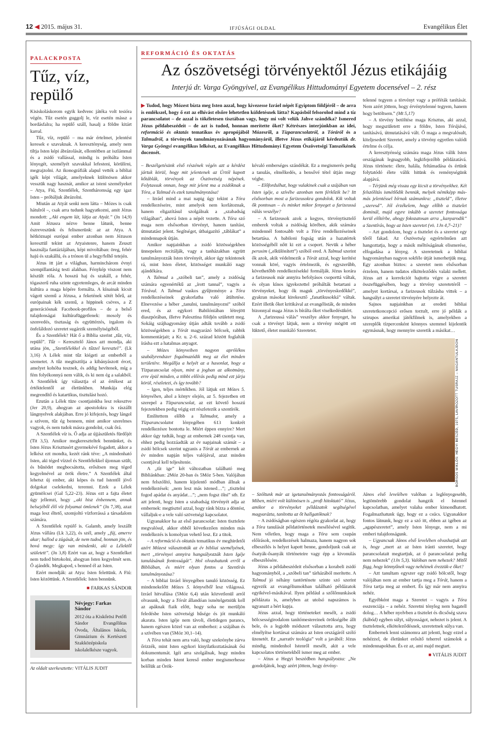12 ◀ 2015. május 31. IFJÚSÁGI OLDAL Evangélikus Élet
PALACKPOSTA
Tűz, víz, repülő
Kisiskoláskorom egyik kedvenc játéka volt tesióra végén. Tűz esetén guggolj le, víz esetén mássz a bordásfalra; ha repülő száll, hasalj a földre kitárt karral.
Tűz, víz, repülő – ma már értelmet, jelentést keresek e szavaknak. A kereszténység, amely nem tiltja Isten képi ábrázolását, ellentétben az iszlámmal és a zsidó vallással, mindig is próbálta Isten lényegét, személyét szavakkal lefesteni, körülírni, megrajzolni. Az ikonográfiák alapul vették a bibliai igék képi világát, amelyeknek különösen akkor vesszük nagy hasznát, amikor az isteni személyeket – Atya, Fiú, Szentlélek, Szentháromság egy igaz Isten – próbáljuk ábrázolni.
Miután az Atyát senki nem látta – Mózes is csak hátulról –, csak arra tudunk hagyatkozni, amit Jézus mondott: „Aki engem lát, látja az Atyát.” (Jn 14,9) Amit Jézusra nézve benne látunk, benne észreveszünk és felismerünk: az az Atya. A hétköznapi európai ember azonban nem Jézuson keresztül tekint az Atyaistenre, hanem Zeuszt használja fantáziájában, képi mivoltában: öreg, fehér hajú és szakállú, és a trónon ül a hegy/felhő tetején.
Jézus itt járt a világban, harminchárom évnyi szempillantásig testi alakban. Fénykép viszont nem készült róla. A hosszú haj és szakáll, a fehér, tógaszerű ruha szinte egyetemleges, de arcát minden kultúra a maga képére formálta. A kínainak kicsit vágott szemű a Jézusa, a feketének sötét bőrű, az európainak kék szemű, a hippinek csöves, a Z generációsnak Facebook-profilos – de a belső tulajdonságai kultúrafüggetlenek: mosoly és szenvedés, tisztaság és együttérzés, irgalom és önfeláldozó szeretet sugárzik személyiségéből.
És a Szentlélek? Hát ő a Biblia szerint „tűz, víz, repülő”. Tűz – Keresztelő János azt mondja, aki utána jön, „Szentlélekkel és tűzzel keresztel”. (Lk 3,16) A Lélek mint tűz kiégeti az emberből a szemetet. A tűz megtisztítja a kibányászott ércet, amelyet kohóba tesznek, és addig hevítenek, míg a fém folyékonnyá nem válik, és ki nem ég a salakból. A Szentlélek így választja el az értékest az értéktelentől az életünkben. Munkája elég megrendítő és katartikus, tisztulást hozó.
Ezután a Lélek tüze csontjainkba lesz rekesztve (Jer 20,9), ahogyan az apostolokra is rászállt lángnyelvek alakjában. Erre jó kifejezés, hogy lángol a szívem, tűz ég bennem, mint amikor szerelmes vagyok, és nem tudok másra gondolni, csak őrá.
A Szentlélek víz is. Ő adja az újjászületés fürdőjét (Tit 3,5). Amikor megkereszteltek bennünket, és Isten Jézus Krisztusért gyermekévé fogadott, akkor a lelkész ezt mondta, kezét ránk téve: „A mindenható Isten, aki téged vízzel és Szentlélekkel újonnan szült, és bűnödet megbocsátotta, erősítsen meg téged kegyelmével az örök életre.” A Szentlélek által lehetsz új ember, aki képes és tud Istentől jövő dolgokat cselekedni, teremni. Ezek a Lélek gyümölcsei (Gal 5,22–23). Jézus ezt a fajta életet úgy jellemzi, hogy „aki hisz énbennem, annak belsejéből élő víz folyamai ömlenek” (Jn 7,38), azaz maga lesz éltető, szomjoltó vízforrássá a társadalom számára.
A Szentlélek repülő is. Galamb, amely leszállt Jézus vállára (Lk 3,22), és szél, amely „fúj, amerre akar; hallod a zúgását, de nem tudod, honnan jön, és hová megy: így van mindenki, aki a Lélektől született”. (Jn 3,8) Ezért van az, hogy a Szentlelket nem tudod birtokolni, ahogyan Isten kegyelmét sem. Ő ajándék. Megkapod, s benned él az Isten.
Ezért mondják: az Atya: Isten felettünk. A Fiú: Isten közöttünk. A Szentlélek: Isten bennünk.
■ FARKAS SÁNDOR
Névjegy: Farkas Sándor
2012 óta a Kiskőrösi Petőfi Sándor Evangélikus Óvoda, Általános Iskola, Gimnázium és Kertészeti Szakközépiskola iskolalelkésze vagyok.
Az oldalt szerkesztette: VITÁLIS JUDIT
REFORMÁCIÓ ÉS OKTATÁS
Az ószövetségi törvényektől Jézus etikájáig
Interjú dr. Varga Gyöngyivel, az Evangélikus Hittudományi Egyetem docensével – 2. rész
▶ Tudod, hogy Mózest bízta meg Isten azzal, hogy kivezesse Izráel népét Egyiptom földjéről – de arra is emlékszel, hogy ő ezt az elhívást elsőre lehetetlen küldetésnek látta? Kapásból felsorolod mind a tíz parancsolatot – de azzal is tökéletesen tisztában vagy, hogy mi volt velük Jahve szándéka? Ismered Jézus példabeszédeit – de azt is tudod, honnan merítette őket? Kétrészes interjúnkban az idei, reformáció és oktatás tematikus év apropójából Mózesről, a Tízparancsolatról, a Tóráról és a Talmudról, a törvények tanulmányozásának hagyományáról, illetve Jézus etikájáról kérdeztük dr. Varga Gyöngyi evangélikus lelkészt, az Evangélikus Hittudományi Egyetem Ószövetségi Tanszékének docensét.
– Beszélgetésünk első részének végén azt a kérdést jártuk körül, hogy mit jelentenek az Úrtól kapott kőtáblák, törvények az Ószövetség népének. Folytassuk onnan, hogy mit jelent ma a zsidóknak a Tóra, a Talmud és ezek tanulmányozása!
– Izráel mind a mai napig úgy tekint a Tóra rendelkezéseire, mint amelyek nem korlátoznak, hanem eligazításul szolgálnak a „szabadság világában”, ahová Isten a népét vezette. A Tóra szó maga nem elsősorban törvényt, hanem tanítást, útmutatást jelent. Segítséget, útbaigazító „táblákat” a mindennapok útján.
Amikor napjainkban a zsidó közösségekben ünnepeken recitálják, vagy a tanházakban együtt tanulmányozzák Isten törvényét, akkor úgy tekintenek rá, mint Isten életet, közösséget munkáló nagy ajándékára.
A Talmud a „szóbeli tan”, amely a zsidóság számára egyenértékű az „írott tannal”, vagyis a Tórával. A Talmud vaskos gyűjteménye a Tóra rendelkezéseinek gyakorlatba való átültetése. Elnevezése a héber „tanulni, tanulmányozni” szóból ered, és az egykori Babilóniában létrejött diaszpórában, illetve Palesztina földjén született meg. Sokáig szájhagyomány útján adták tovább a zsidó közösségekben a Tórát magyarázó bölcsek, rabbik kommentárjait; a Kr. u. 2–6. század között foglalták írásba ezt a hatalmas anyagot.
– Mózes könyveiben nagyon aprólékos szabályrendszer fogalmazódik meg az élet minden területére. Megállja a helyét az a hasonlat, hogy a Tízparancsolat olyan, mint a jogban az alkotmány, erre épül minden, a többi előírás pedig mind ezt járja körül, részletezi, és így tovább?
– Igen, teljes mértékben. Jól látjuk ezt Mózes 5. könyvében, ahol a könyv elején, az 5. fejezetben ott szerepel a Tízparancsolat, az ezt követő hosszú fejezetekben pedig végig ezt részletezik a szentírók.
Említettem előbb a Talmudot, amely a Tízparancsolatot lényegében 613 konkrét rendelkezésre bontotta le. Miért éppen ennyire? Mert akkor úgy tudták, hogy az embernek 248 csontja van, ehhez pedig hozzáadták az év napjainak számát – a zsidó bölcsek szerint ugyanis a Tórát az embernek az év minden napján teljes valójával, azaz minden csontjával kell teljesítenie.
A „tíz ige” két változatban található meg Bibliánkban: 2Móz 20-ban és 5Móz 5-ben. Valójában nem felszólító, hanem kijelentő módban állnak a rendelkezések: „nem lesz más istened…”; „tisztelni fogod apádat és anyádat…”; „nem fogsz ölni” stb. Ez azt jelenti, hogy Isten a szabadság törvényét adja az embernek: megtisztel azzal, hogy ránk bízza a döntést, vállaljuk-e a vele való szövetségi kapcsolatot.
Ugyanakkor ha az első parancsolat: Isten tisztelete megvalósul, akkor ebből következően minden más rendelkezés is komolyan vehető lesz. Ez a titok.
– A reformáció és oktatás tematikus év meghirdetői azért Mózest választották az év bibliai személyének, mert „törvényei annyira hangsúlyozzák Isten Igéje tanulásának fontosságát”. Hol olvashatunk erről a Bibliában, és miért olyan fontos a Szentírás tanulmányozása?
– A bibliai Izráel lényegében tanuló közösség. Ez mindenekelőtt Mózes 5. könyvéből lesz világossá. Izráel hitvallása (5Móz 6,4) után közvetlenül arról olvasunk, hogy a Tórát állandóan ismételgetniük kell az apáknak fiaik előtt, hogy soha ne merüljön feledésbe Isten szövetségi hűsége és jót munkáló akarata. Isten igéje nem távoli, életidegen parancs, hanem egészen közel van az emberhez: a szájában és a szívében van (5Móz 30,1–14).
A Tóra tehát nem arra való, hogy szekrénybe zárva őrizzék, mint Isten egykori kinyilatkoztatásának ősi dokumentumát. Igéi arra szolgálnak, hogy minden korban minden Istent kereső ember megismerhesse belőlük az Örök-
kévaló emberséges szándékát. Ez a megismerés pedig a tanulás, elmélkedés, a bensővé tétel útján megy végbe.
– Előfordulhat, hogy valakinek csak a szájában van Isten igéje, a szívébe azonban nem férkőzik be? Itt elsősorban most a farizeusokra gondolok. Kik voltak ők pontosan – és minket mikor fenyeget a farizeussá válás veszélye?
– A farizeusok azok a kegyes, törvénytisztelő emberek voltak a zsidóság körében, akik számára mindennél fontosabb volt a Tóra rendelkezéseinek betartása. A babiloni fogság után a hazatértek közösségéből nőtt ki ezt a csoport. Nevük a héber perusim („elkülönített”) szóból ered. A Talmud szerint ők azok, akik védelmezik a Tórát azzal, hogy kerítést vonnak köré, vagyis értelmezik, és egyszerűbb, követhetőbb rendelkezésekké formálják. Jézus korára a farizeusok már annyira befolyásos csoporttá váltak, és olyan kínos igyekezettel próbálták betartani a törvényeket, hogy ők maguk „törvényeskedőkké”, gyakran másokat kirekesztő „fanatikusokká” váltak. Ezért illetik őket kritikával az evangélisták, de minden bizonnyal maga Jézus is bírálta őket viselkedésükért.
A „farizeussá válás” veszélye akkor fenyeget, ha csak a törvényt látjuk, nem a törvény mögött ott lüktető, életet munkáló Szeretetet.
telenné tegyem a törvényt vagy a próféták tanítását. Nem azért jöttem, hogy érvénytelenné tegyem, hanem hogy betöltsem.” (Mt 5,17)
– A törvény betöltése maga Krisztus, aki azzal, hogy megszületett erre a földre, Isten Tórájává, tanításává, útmutatásává vált. Ő maga a megvalósult, kiteljesedett Szeretet, amely a törvény egyetlen valódi értelme és célja.
A keresztyénség számára maga Jézus válik Isten országának legnagyobb, legkifejezőbb példázatává. Jézus története: élete, halála, feltámadása és értünk folytatódó élete válik hitünk és reménységünk alapjává.
– Térjünk még vissza egy kicsit a törvényekhez. Két felszólítás ismétlődik bennük, melyek némiképp más-más jelentéssel bírnak számunkra: „tiszteld”, illetve „szeresd”. Jól érzékelem, hogy előbb a tisztelet dominál, majd egyre inkább a szeretet fontossága kerül előtérbe, ahogy fokozatosan arra „kanyarodik” a Szentírás, hogy az Isten szeretet (vö. 1Jn 4,7–21)?
– Azt gondolom, hogy a tisztelet és a szeretet egy tőről fakad. Az Ószövetség egyértelműen azt hangoztatja, hogy a másik méltóságának elismerése, elfogadása a lényeg. A szeretetnek a bibliai hagyományban nagyon sokféle útját ismerhetjük meg. Egy azonban biztos: a szeretet nem elsősorban érzelem, hanem tudatos elköteleződés valaki mellett. Jézus azt a korrekciót hajtotta végre a szeretet összefüggésében, hogy a törvény szeretetéről – amelyet kortársai, a farizeusok túlzásba vittek – a hangsúlyt a szeretet törvényére helyezte át.
Sajnos napjainkban az eredeti bibliai szeretetkoncepció erősen torzult, erre jó példák a szirupos amerikai játékfilmek is, amelyekben a szereplők tízpercenként könnyes szemmel kijelentik egymásnak, hogy mennyire szeretik a másikat…
BORSOS MIKLÓS: HEGYI BESZÉD, 1975, LAVÍROZOTT TUSRAJZ – MAGÁNTULAJDON
– Szóltunk már az igetanulmányozás fontosságáról. Miben, miért volt különösen is „profi hitoktató” Jézus, amikor a törvényeket példázatok segítségével magyarázta, tanította az őt hallgatóknak?
– A zsidóságban egészen régóta gyakorlat az, hogy a Tóra tanulását példatörténetek mesélésével segítik. Nem véletlen, hogy maga a Tóra sem csupán előírások, rendelkezések halmaza, hanem nagyon sok elbeszélés is helyet kapott benne, gondoljunk csak az ősatyák-ősanyák történeteire vagy épp a kivonulás elbeszélésére.
Jézus a példabeszédeit elsősorban a korabeli zsidó hagyományból, a „szóbeli tan” tárházából merítette. A Talmud jó néhány tantörténete szinte szó szerint egyezik az evangéliumokban található példázatok egyikével-másikával. Ilyen például a szőlőmunkások példázata is, amelyben az utolsó napszámos is ugyanazt a bért kapja.
Jézus azzal, hogy történeteket mesélt, a zsidó bölcsességirodalom tanítómestereinek örökségébe állt bele, és a legjobb módszert választotta arra, hogy elmélyítse kortársai számára az Isten országáról szóló üzenetét. Ez „narratív teológia” volt a javából: Jézus mindig, mindenhol Istenről mesélt, akit a vele kapcsolatos történetekből ismer meg az ember.
– Jézus a Hegyi beszédben hangsúlyozza: „Ne gondoljátok, hogy azért jöttem, hogy érvény-
János első levelében valóban a leglényegesebb, legtömörebb gondolat hangzik el Istennel kapcsolatban, amelyet valaha ember kimondhatott. Fogalmazhatunk úgy, hogy ez a csúcs. Ugyanakkor fontos látnunk, hogy ez a szó itt, ebben az igében az „agapészeretet”, amely Isten lényege, nem a mi emberi tulajdonságunk.
– Ugyancsak János első levelében olvashatjuk azt is, hogy „mert az az Isten iránti szeretet, hogy parancsolatait megtartjuk, az ő parancsolatai pedig nem nehezek” (1Jn 5,3). Valóban nem nehezek? Mitől függ, hogy könnyűnek vagy nehéznek érezzük-e őket?
– Azt tanultam egyszer egy zsidó bölcstől, hogy valójában nem az ember tartja meg a Tórát, hanem a Tóra tartja meg az embert. És így már nem annyira nehéz.
Egyébként maga a Szeretet – vagyis a Tóra esszenciája – a nehéz. Szeretni tényleg nem bagatell dolog… A héber nyelvben a tisztelet és dicsőség szava (kábód) egyben súlyt, súlyosságot, nehezet is jelent. A tiszteletnek, elköteleződésnek, szeretetnek súlya van.
Embernek lenni számomra azt jelenti, hogy ezzel a nehézzel, de életünket erősítő teherrel számolok a mindennapokban. És ez az, ami majd megtart.
■ VITÁLIS JUDIT